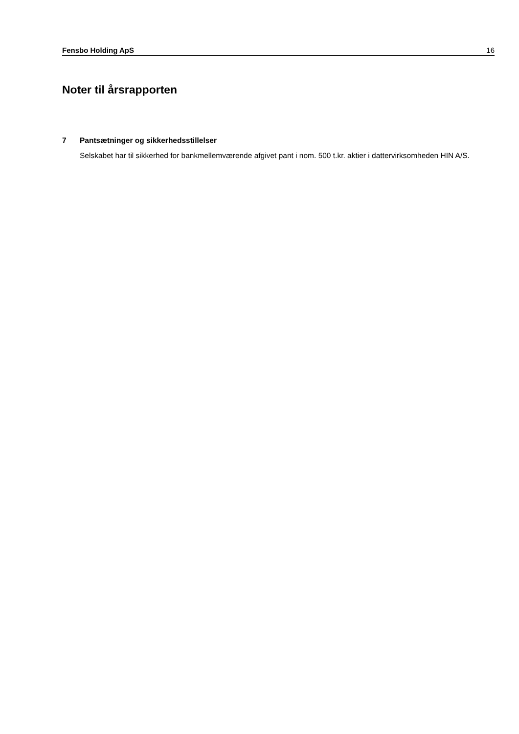Fensbo Holding ApS 16
Noter til årsrapporten
7 Pantsætninger og sikkerhedsstillelser
Selskabet har til sikkerhed for bankmellemværende afgivet pant i nom. 500 t.kr. aktier i dattervirksomheden HIN A/S.